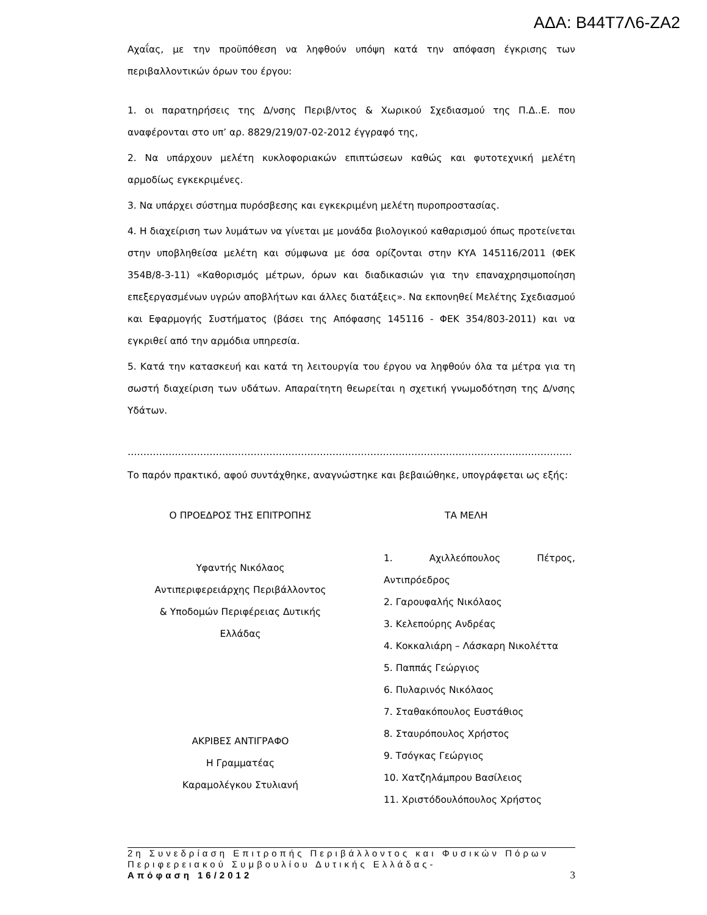ΑΔΑ: Β44Τ7Λ6-ΖΑ2
Αχαΐας, με την προϋπόθεση να ληφθούν υπόψη κατά την απόφαση έγκρισης των περιβαλλοντικών όρων του έργου:
1. οι παρατηρήσεις της Δ/νσης Περιβ/ντος & Χωρικού Σχεδιασμού της Π.Δ..Ε. που αναφέρονται στο υπ’ αρ. 8829/219/07-02-2012 έγγραφό της,
2. Να υπάρχουν μελέτη κυκλοφοριακών επιπτώσεων καθώς και φυτοτεχνική μελέτη αρμοδίως εγκεκριμένες.
3. Να υπάρχει σύστημα πυρόσβεσης και εγκεκριμένη μελέτη πυροπροστασίας.
4. Η διαχείριση των λυμάτων να γίνεται με μονάδα βιολογικού καθαρισμού όπως προτείνεται στην υποβληθείσα μελέτη και σύμφωνα με όσα ορίζονται στην ΚΥΑ 145116/2011 (ΦΕΚ 354Β/8-3-11) «Καθορισμός μέτρων, όρων και διαδικασιών για την επαναχρησιμοποίηση επεξεργασμένων υγρών αποβλήτων και άλλες διατάξεις». Να εκπονηθεί Μελέτης Σχεδιασμού και Εφαρμογής Συστήματος (βάσει της Απόφασης 145116 - ΦΕΚ 354/803-2011) και να εγκριθεί από την αρμόδια υπηρεσία.
5. Κατά την κατασκευή και κατά τη λειτουργία του έργου να ληφθούν όλα τα μέτρα για τη σωστή διαχείριση των υδάτων. Απαραίτητη θεωρείται η σχετική γνωμοδότηση της Δ/νσης Υδάτων.
……………………………………………………………………………………………………………………………
Το παρόν πρακτικό, αφού συντάχθηκε, αναγνώστηκε και βεβαιώθηκε, υπογράφεται ως εξής:
Ο ΠΡΟΕΔΡΟΣ ΤΗΣ ΕΠΙΤΡΟΠΗΣ
Υφαντής Νικόλαος
Αντιπεριφερειάρχης Περιβάλλοντος
& Υποδομών Περιφέρειας Δυτικής
Ελλάδας
ΑΚΡΙΒΕΣ ΑΝΤΙΓΡΑΦΟ
Η Γραμματέας
Καραμολέγκου Στυλιανή
ΤΑ ΜΕΛΗ
1. Αχιλλεόπουλος Πέτρος, Αντιπρόεδρος
2. Γαρουφαλής Νικόλαος
3. Κελεπούρης Ανδρέας
4. Κοκκαλιάρη – Λάσκαρη Νικολέττα
5. Παππάς Γεώργιος
6. Πυλαρινός Νικόλαος
7. Σταθακόπουλος Ευστάθιος
8. Σταυρόπουλος Χρήστος
9. Τσόγκας Γεώργιος
10. Χατζηλάμπρου Βασίλειος
11. Χριστόδουλόπουλος Χρήστος
2η Συνεδρίαση Επιτροπής Περιβάλλοντος και Φυσικών Πόρων Περιφερειακού Συμβουλίου Δυτικής Ελλάδας-
Απόφαση 16/2012 3